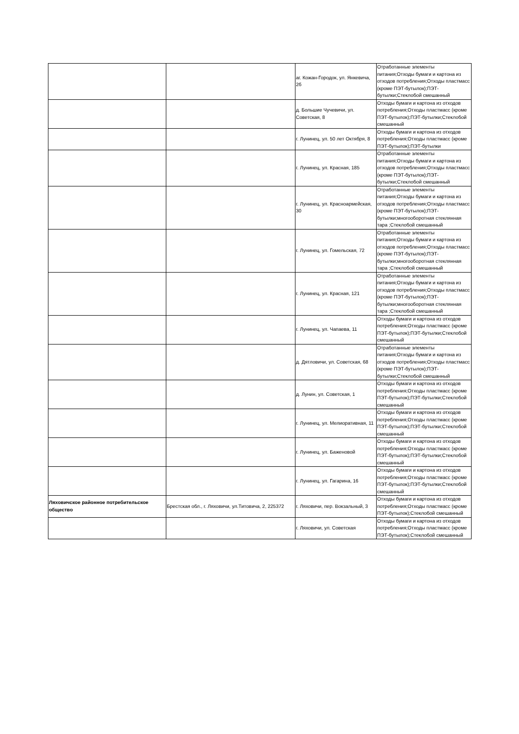| | | аг. Кожан-Городок, ул. Янкевича, 2б | Отработанные элементы питания;Отходы бумаги и картона из отходов потребления;Отходы пластмасс (кроме ПЭТ-бутылок);ПЭТ-бутылки;Стеклобой смешанный |
| | | д. Большие Чучевичи, ул. Советская, 8 | Отходы бумаги и картона из отходов потребления;Отходы пластмасс (кроме ПЭТ-бутылок);ПЭТ-бутылки;Стеклобой смешанный |
| | | г. Лунинец, ул. 50 лет Октября, 8 | Отходы бумаги и картона из отходов потребления;Отходы пластмасс (кроме ПЭТ-бутылок);ПЭТ-бутылки |
| | | г. Лунинец, ул. Красная, 185 | Отработанные элементы питания;Отходы бумаги и картона из отходов потребления;Отходы пластмасс (кроме ПЭТ-бутылок);ПЭТ-бутылки;Стеклобой смешанный |
| | | г. Лунинец, ул. Красноармейская, 30 | Отработанные элементы питания;Отходы бумаги и картона из отходов потребления;Отходы пластмасс (кроме ПЭТ-бутылок);ПЭТ-бутылки;многооборотная стеклянная тара ;Стеклобой смешанный |
| | | г. Лунинец, ул. Гомельская, 72 | Отработанные элементы питания;Отходы бумаги и картона из отходов потребления;Отходы пластмасс (кроме ПЭТ-бутылок);ПЭТ-бутылки;многооборотная стеклянная тара ;Стеклобой смешанный |
| | | г. Лунинец, ул. Красная, 121 | Отработанные элементы питания;Отходы бумаги и картона из отходов потребления;Отходы пластмасс (кроме ПЭТ-бутылок);ПЭТ-бутылки;многооборотная стеклянная тара ;Стеклобой смешанный |
| | | г. Лунинец, ул. Чапаева, 11 | Отходы бумаги и картона из отходов потребления;Отходы пластмасс (кроме ПЭТ-бутылок);ПЭТ-бутылки;Стеклобой смешанный |
| | | д. Дятловичи, ул. Советская, 68 | Отработанные элементы питания;Отходы бумаги и картона из отходов потребления;Отходы пластмасс (кроме ПЭТ-бутылок);ПЭТ-бутылки;Стеклобой смешанный |
| | | д. Лунин, ул. Советская, 1 | Отходы бумаги и картона из отходов потребления;Отходы пластмасс (кроме ПЭТ-бутылок);ПЭТ-бутылки;Стеклобой смешанный |
| | | г. Лунинец, ул. Мелиоративная, 11 | Отходы бумаги и картона из отходов потребления;Отходы пластмасс (кроме ПЭТ-бутылок);ПЭТ-бутылки;Стеклобой смешанный |
| | | г. Лунинец, ул. Баженовой | Отходы бумаги и картона из отходов потребления;Отходы пластмасс (кроме ПЭТ-бутылок);ПЭТ-бутылки;Стеклобой смешанный |
| | | г. Лунинец, ул. Гагарина, 16 | Отходы бумаги и картона из отходов потребления;Отходы пластмасс (кроме ПЭТ-бутылок);ПЭТ-бутылки;Стеклобой смешанный |
| Ляховичское районное потребительское общество | Брестская обл., г. Ляховичи, ул.Титовича, 2, 225372 | г. Ляховичи, пер. Вокзальный, 3 | Отходы бумаги и картона из отходов потребления;Отходы пластмасс (кроме ПЭТ-бутылок);Стеклобой смешанный |
| | | г. Ляховичи, ул. Советская | Отходы бумаги и картона из отходов потребления;Отходы пластмасс (кроме ПЭТ-бутылок);Стеклобой смешанный |